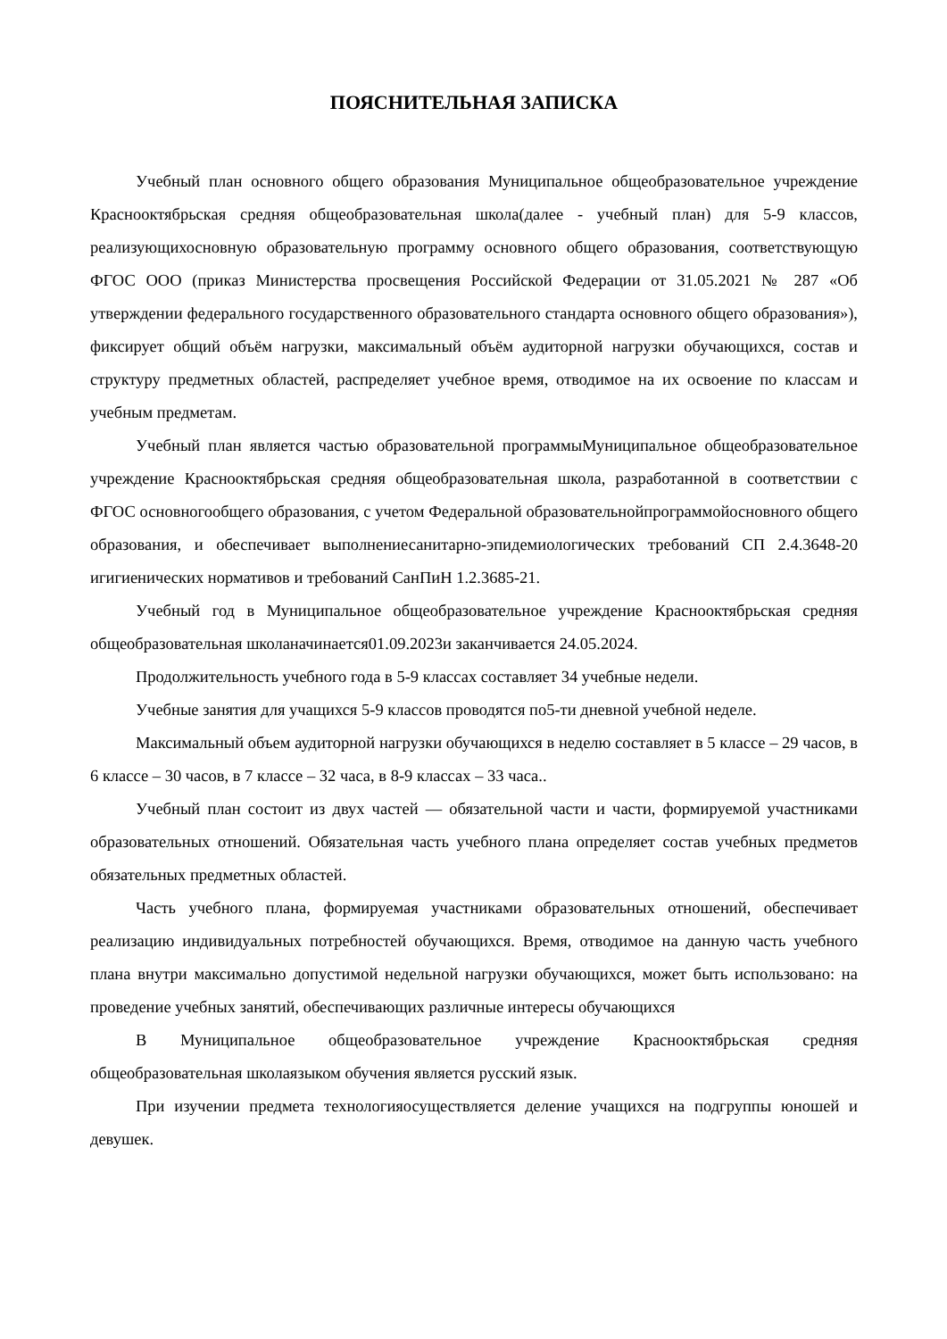ПОЯСНИТЕЛЬНАЯ ЗАПИСКА
Учебный план основного общего образования Муниципальное общеобразовательное учреждение Краснооктябрьская средняя общеобразовательная школа(далее - учебный план) для 5-9 классов, реализующихосновную образовательную программу основного общего образования, соответствующую ФГОС ООО (приказ Министерства просвещения Российской Федерации от 31.05.2021 № 287 «Об утверждении федерального государственного образовательного стандарта основного общего образования»), фиксирует общий объём нагрузки, максимальный объём аудиторной нагрузки обучающихся, состав и структуру предметных областей, распределяет учебное время, отводимое на их освоение по классам и учебным предметам.
Учебный план является частью образовательной программыМуниципальное общеобразовательное учреждение Краснооктябрьская средняя общеобразовательная школа, разработанной в соответствии с ФГОС основногообщего образования, с учетом Федеральной образовательнойпрограммойосновного общего образования, и обеспечивает выполнениесанитарно-эпидемиологических требований СП 2.4.3648-20 игигиенических нормативов и требований СанПиН 1.2.3685-21.
Учебный год в Муниципальное общеобразовательное учреждение Краснооктябрьская средняя общеобразовательная школаначинается01.09.2023и заканчивается 24.05.2024.
Продолжительность учебного года в 5-9 классах составляет 34 учебные недели.
Учебные занятия для учащихся 5-9 классов проводятся по5-ти дневной учебной неделе.
Максимальный объем аудиторной нагрузки обучающихся в неделю составляет в 5 классе – 29 часов, в 6 классе – 30 часов, в 7 классе – 32 часа, в 8-9 классах – 33 часа..
Учебный план состоит из двух частей — обязательной части и части, формируемой участниками образовательных отношений. Обязательная часть учебного плана определяет состав учебных предметов обязательных предметных областей.
Часть учебного плана, формируемая участниками образовательных отношений, обеспечивает реализацию индивидуальных потребностей обучающихся. Время, отводимое на данную часть учебного плана внутри максимально допустимой недельной нагрузки обучающихся, может быть использовано: на проведение учебных занятий, обеспечивающих различные интересы обучающихся
В Муниципальное общеобразовательное учреждение Краснооктябрьская средняя общеобразовательная школаязыком обучения является русский язык.
При изучении предмета технологияосуществляется деление учащихся на подгруппы юношей и девушек.